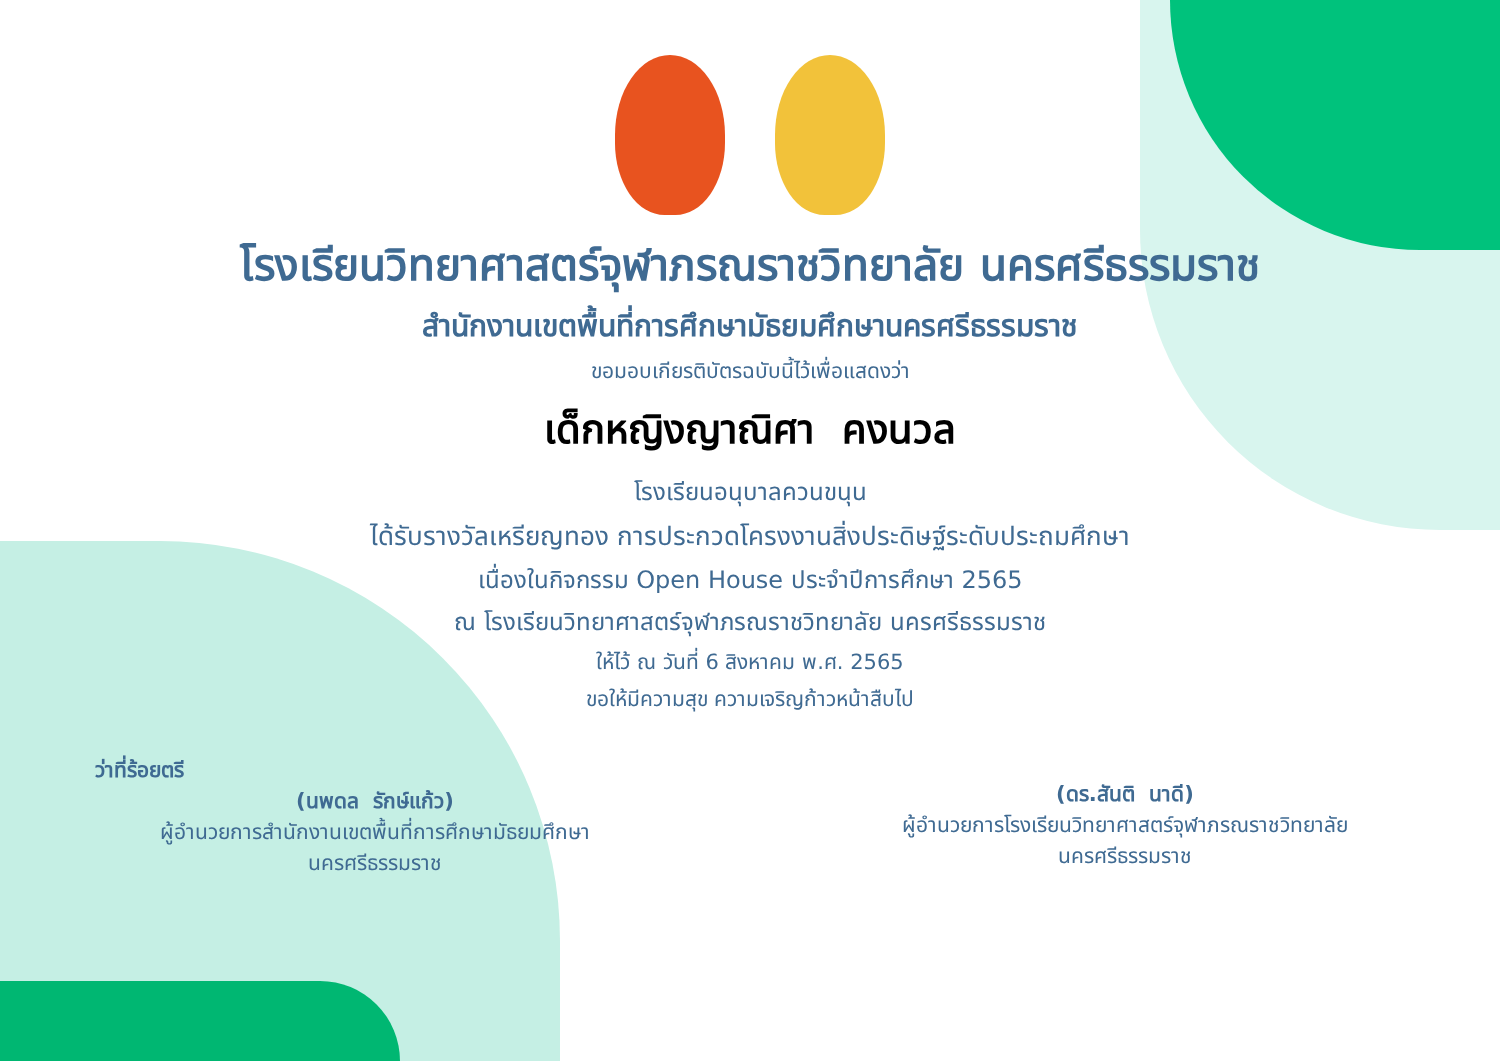โรงเรียนวิทยาศาสตร์จุฬาภรณราชวิทยาลัย นครศรีธรรมราช
สำนักงานเขตพื้นที่การศึกษามัธยมศึกษานครศรีธรรมราช
ขอมอบเกียรติบัตรฉบับนี้ไว้เพื่อแสดงว่า
เด็กหญิงญาณิศา คงนวล
โรงเรียนอนุบาลควนขนุน
ได้รับรางวัลเหรียญทอง การประกวดโครงงานสิ่งประดิษฐ์ระดับประถมศึกษา
เนื่องในกิจกรรม Open House ประจำปีการศึกษา 2565
ณ โรงเรียนวิทยาศาสตร์จุฬาภรณราชวิทยาลัย นครศรีธรรมราช
ให้ไว้ ณ วันที่ 6 สิงหาคม พ.ศ. 2565
ขอให้มีความสุข ความเจริญก้าวหน้าสืบไป
ว่าที่ร้อยตรี
(นพดล รักษ์แก้ว)
ผู้อำนวยการสำนักงานเขตพื้นที่การศึกษามัธยมศึกษา
นครศรีธรรมราช
(ดร.สันติ นาดี)
ผู้อำนวยการโรงเรียนวิทยาศาสตร์จุฬาภรณราชวิทยาลัย
นครศรีธรรมราช